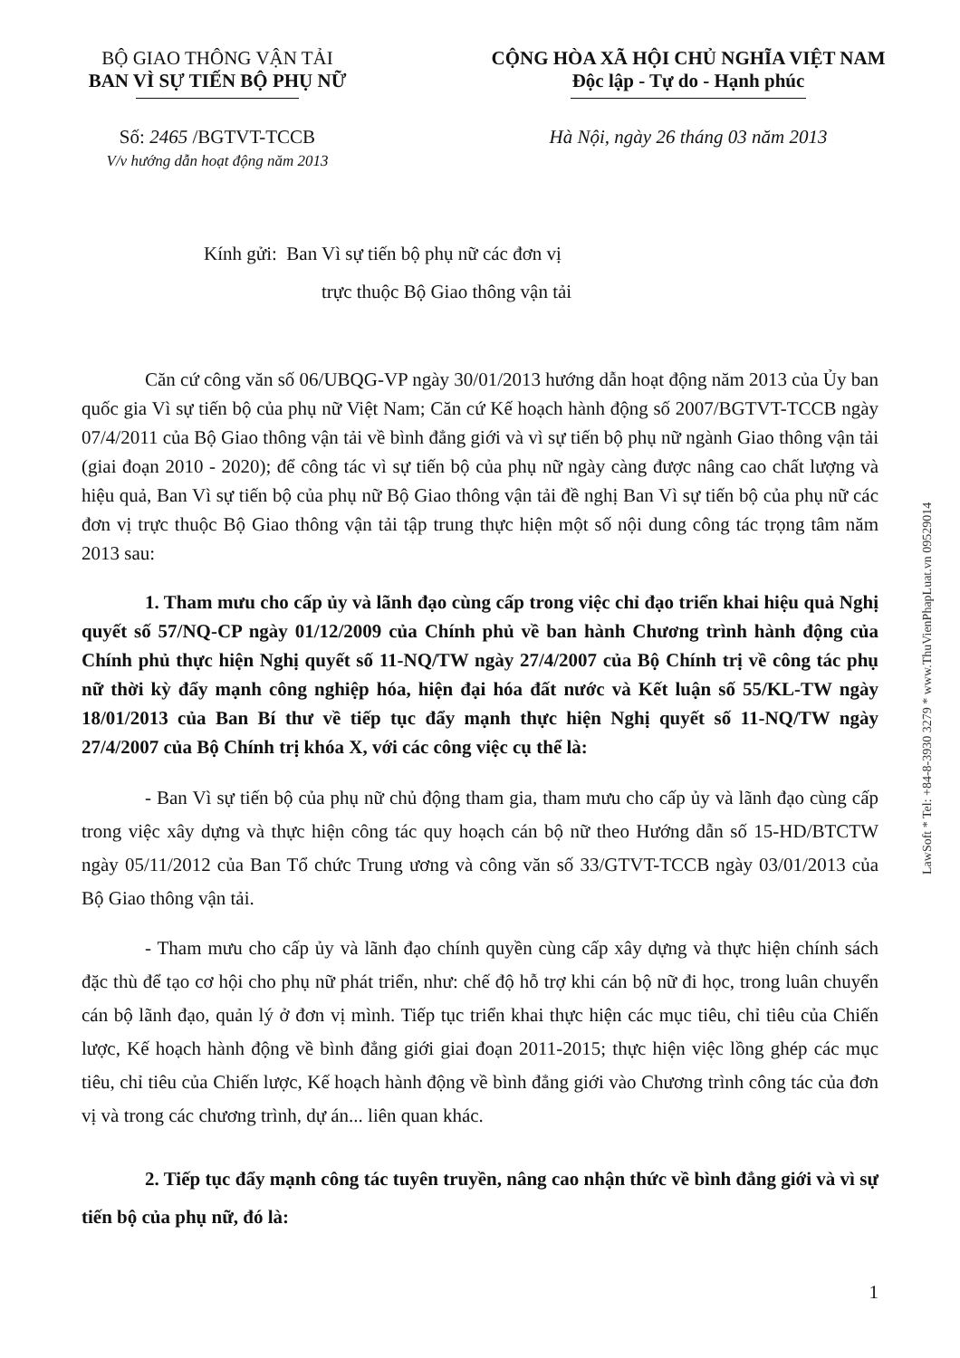BỘ GIAO THÔNG VẬN TẢI
BAN VÌ SỰ TIẾN BỘ PHỤ NỮ
CỘNG HÒA XÃ HỘI CHỦ NGHĨA VIỆT NAM
Độc lập - Tự do - Hạnh phúc
Số: 2465 /BGTVT-TCCB
V/v hướng dẫn hoạt động năm 2013
Hà Nội, ngày 26 tháng 03 năm 2013
Kính gửi: Ban Vì sự tiến bộ phụ nữ các đơn vị
trực thuộc Bộ Giao thông vận tải
Căn cứ công văn số 06/UBQG-VP ngày 30/01/2013 hướng dẫn hoạt động năm 2013 của Ủy ban quốc gia Vì sự tiến bộ của phụ nữ Việt Nam; Căn cứ Kế hoạch hành động số 2007/BGTVT-TCCB ngày 07/4/2011 của Bộ Giao thông vận tải về bình đẳng giới và vì sự tiến bộ phụ nữ ngành Giao thông vận tải (giai đoạn 2010 - 2020); để công tác vì sự tiến bộ của phụ nữ ngày càng được nâng cao chất lượng và hiệu quả, Ban Vì sự tiến bộ của phụ nữ Bộ Giao thông vận tải đề nghị Ban Vì sự tiến bộ của phụ nữ các đơn vị trực thuộc Bộ Giao thông vận tải tập trung thực hiện một số nội dung công tác trọng tâm năm 2013 sau:
1. Tham mưu cho cấp ủy và lãnh đạo cùng cấp trong việc chỉ đạo triển khai hiệu quả Nghị quyết số 57/NQ-CP ngày 01/12/2009 của Chính phủ về ban hành Chương trình hành động của Chính phủ thực hiện Nghị quyết số 11-NQ/TW ngày 27/4/2007 của Bộ Chính trị về công tác phụ nữ thời kỳ đẩy mạnh công nghiệp hóa, hiện đại hóa đất nước và Kết luận số 55/KL-TW ngày 18/01/2013 của Ban Bí thư về tiếp tục đẩy mạnh thực hiện Nghị quyết số 11-NQ/TW ngày 27/4/2007 của Bộ Chính trị khóa X, với các công việc cụ thể là:
- Ban Vì sự tiến bộ của phụ nữ chủ động tham gia, tham mưu cho cấp ủy và lãnh đạo cùng cấp trong việc xây dựng và thực hiện công tác quy hoạch cán bộ nữ theo Hướng dẫn số 15-HD/BTCTW ngày 05/11/2012 của Ban Tổ chức Trung ương và công văn số 33/GTVT-TCCB ngày 03/01/2013 của Bộ Giao thông vận tải.
- Tham mưu cho cấp ủy và lãnh đạo chính quyền cùng cấp xây dựng và thực hiện chính sách đặc thù để tạo cơ hội cho phụ nữ phát triển, như: chế độ hỗ trợ khi cán bộ nữ đi học, trong luân chuyển cán bộ lãnh đạo, quản lý ở đơn vị mình. Tiếp tục triển khai thực hiện các mục tiêu, chỉ tiêu của Chiến lược, Kế hoạch hành động về bình đẳng giới giai đoạn 2011-2015; thực hiện việc lồng ghép các mục tiêu, chỉ tiêu của Chiến lược, Kế hoạch hành động về bình đẳng giới vào Chương trình công tác của đơn vị và trong các chương trình, dự án... liên quan khác.
2. Tiếp tục đẩy mạnh công tác tuyên truyền, nâng cao nhận thức về bình đẳng giới và vì sự tiến bộ của phụ nữ, đó là:
1
LawSoft * Tel: +84-8-3930 3279 * www.ThuVienPhapLuat.vn 09529014